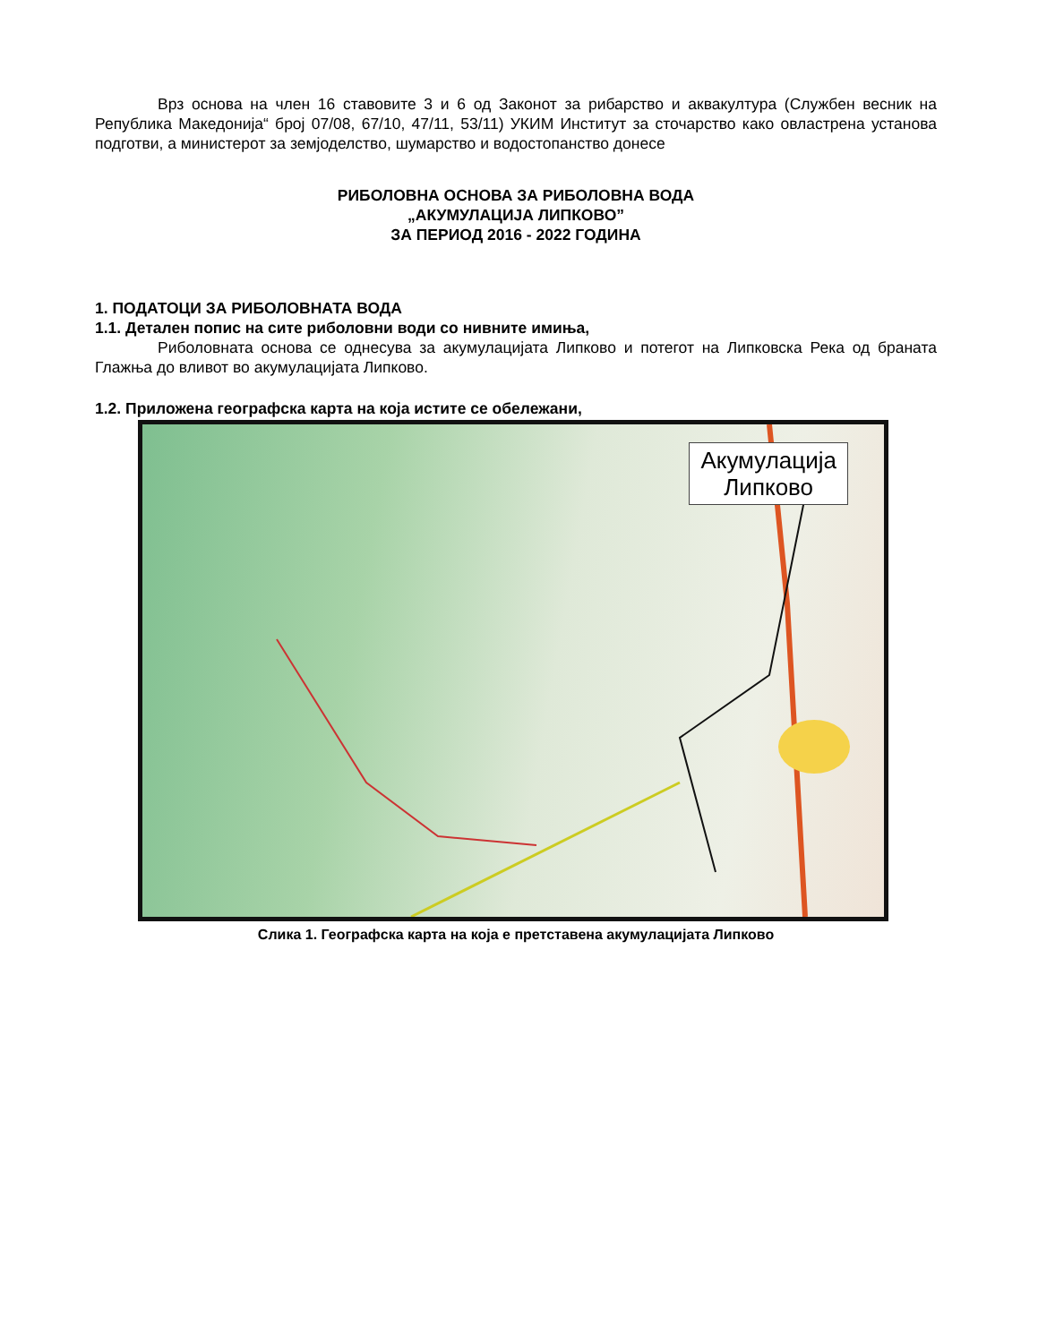Врз основа на член 16 ставовите 3 и 6 од Законот за рибарство и аквакултура (Службен весник на Република Македонија“ број 07/08, 67/10, 47/11, 53/11) УКИМ Институт за сточарство како овластрена установа подготви, а министерот за земјоделство, шумарство и водостопанство донесе
РИБОЛОВНА ОСНОВА ЗА РИБОЛОВНА ВОДА
„АКУМУЛАЦИЈА ЛИПКОВО”
ЗА ПЕРИОД 2016 - 2022 ГОДИНА
1. ПОДАТОЦИ ЗА РИБОЛОВНАТА ВОДА
1.1. Детален попис на сите риболовни води со нивните имиња,
Риболовната основа се однесува за акумулацијата Липково и потегот на Липковска Река од браната Глажња до вливот во акумулацијата Липково.
1.2. Приложена географска карта на која истите се обележани,
Акумулација
Липково
Слика 1. Географска карта на која е претставена акумулацијата Липково